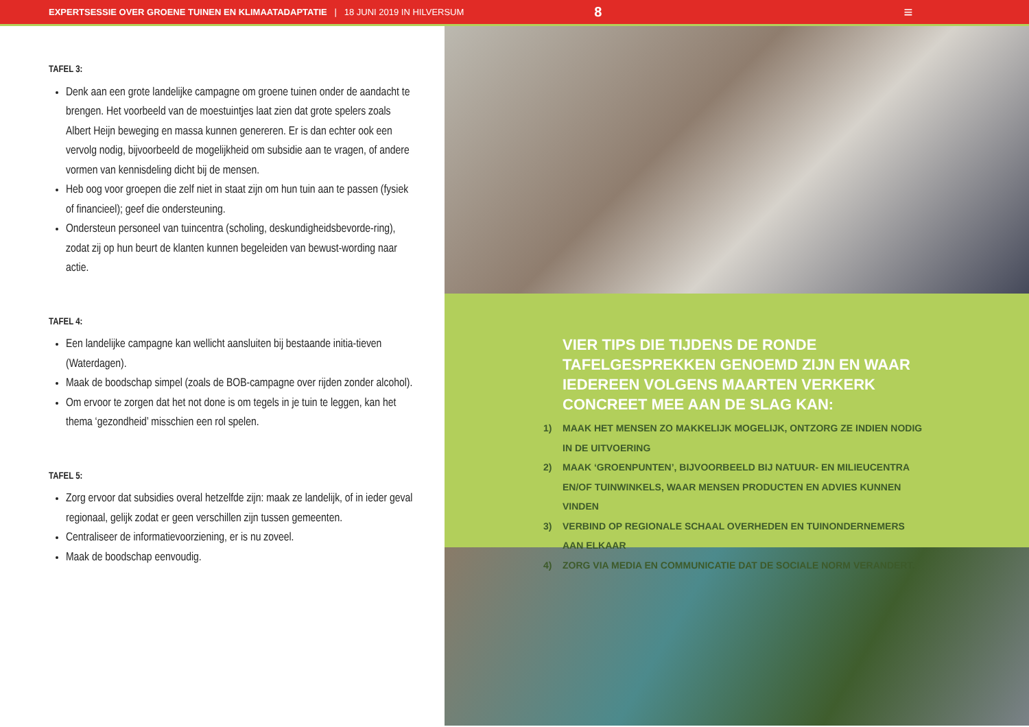EXPERTSESSIE OVER GROENE TUINEN EN KLIMAATADAPTATIE | 18 JUNI 2019 IN HILVERSUM 8 ≡
TAFEL 3:
Denk aan een grote landelijke campagne om groene tuinen onder de aandacht te brengen. Het voorbeeld van de moestuintjes laat zien dat grote spelers zoals Albert Heijn beweging en massa kunnen genereren. Er is dan echter ook een vervolg nodig, bijvoorbeeld de mogelijkheid om subsidie aan te vragen, of andere vormen van kennisdeling dicht bij de mensen.
Heb oog voor groepen die zelf niet in staat zijn om hun tuin aan te passen (fysiek of financieel); geef die ondersteuning.
Ondersteun personeel van tuincentra (scholing, deskundigheidsbevorde-ring), zodat zij op hun beurt de klanten kunnen begeleiden van bewust-wording naar actie.
TAFEL 4:
Een landelijke campagne kan wellicht aansluiten bij bestaande initia-tieven (Waterdagen).
Maak de boodschap simpel (zoals de BOB-campagne over rijden zonder alcohol).
Om ervoor te zorgen dat het not done is om tegels in je tuin te leggen, kan het thema ‘gezondheid’ misschien een rol spelen.
TAFEL 5:
Zorg ervoor dat subsidies overal hetzelfde zijn: maak ze landelijk, of in ieder geval regionaal, gelijk zodat er geen verschillen zijn tussen gemeenten.
Centraliseer de informatievoorziening, er is nu zoveel.
Maak de boodschap eenvoudig.
VIER TIPS DIE TIJDENS DE RONDE TAFELGESPREKKEN GENOEMD ZIJN EN WAAR IEDEREEN VOLGENS MAARTEN VERKERK CONCREET MEE AAN DE SLAG KAN:
1) MAAK HET MENSEN ZO MAKKELIJK MOGELIJK, ONTZORG ZE INDIEN NODIG IN DE UITVOERING
2) MAAK ‘GROENPUNTEN’, BIJVOORBEELD BIJ NATUUR- EN MILIEUCENTRA EN/OF TUINWINKELS, WAAR MENSEN PRODUCTEN EN ADVIES KUNNEN VINDEN
3) VERBIND OP REGIONALE SCHAAL OVERHEDEN EN TUINONDERNEMERS AAN ELKAAR
4) ZORG VIA MEDIA EN COMMUNICATIE DAT DE SOCIALE NORM VERANDERT.